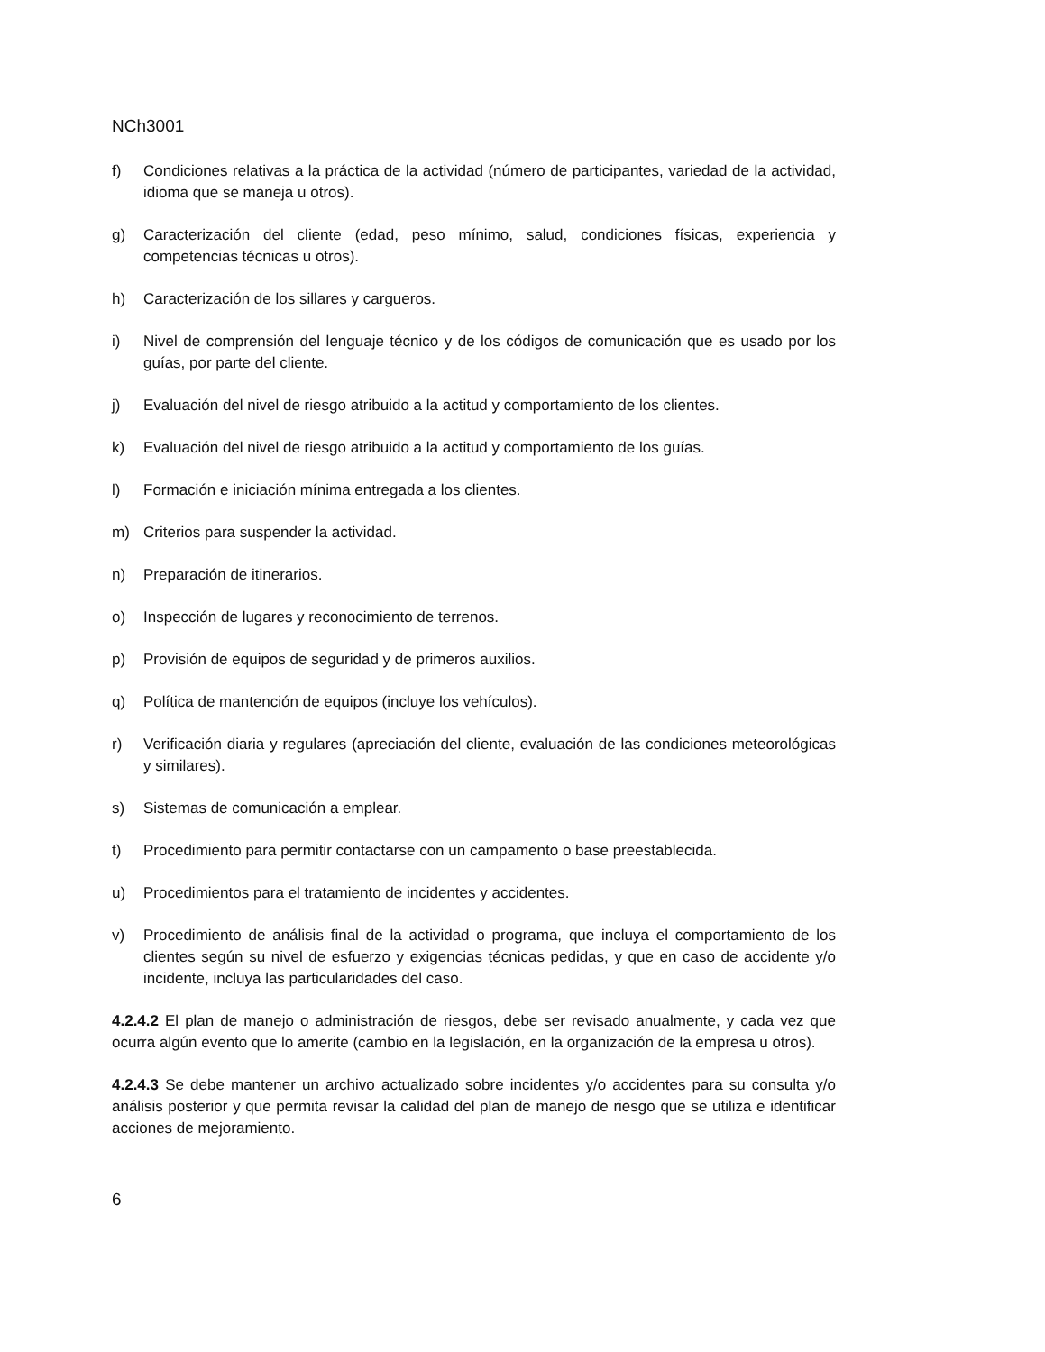NCh3001
f) Condiciones relativas a la práctica de la actividad (número de participantes, variedad de la actividad, idioma que se maneja u otros).
g) Caracterización del cliente (edad, peso mínimo, salud, condiciones físicas, experiencia y competencias técnicas u otros).
h) Caracterización de los sillares y cargueros.
i) Nivel de comprensión del lenguaje técnico y de los códigos de comunicación que es usado por los guías, por parte del cliente.
j) Evaluación del nivel de riesgo atribuido a la actitud y comportamiento de los clientes.
k) Evaluación del nivel de riesgo atribuido a la actitud y comportamiento de los guías.
l) Formación e iniciación mínima entregada a los clientes.
m) Criterios para suspender la actividad.
n) Preparación de itinerarios.
o) Inspección de lugares y reconocimiento de terrenos.
p) Provisión de equipos de seguridad y de primeros auxilios.
q) Política de mantención de equipos (incluye los vehículos).
r) Verificación diaria y regulares (apreciación del cliente, evaluación de las condiciones meteorológicas y similares).
s) Sistemas de comunicación a emplear.
t) Procedimiento para permitir contactarse con un campamento o base preestablecida.
u) Procedimientos para el tratamiento de incidentes y accidentes.
v) Procedimiento de análisis final de la actividad o programa, que incluya el comportamiento de los clientes según su nivel de esfuerzo y exigencias técnicas pedidas, y que en caso de accidente y/o incidente, incluya las particularidades del caso.
4.2.4.2 El plan de manejo o administración de riesgos, debe ser revisado anualmente, y cada vez que ocurra algún evento que lo amerite (cambio en la legislación, en la organización de la empresa u otros).
4.2.4.3 Se debe mantener un archivo actualizado sobre incidentes y/o accidentes para su consulta y/o análisis posterior y que permita revisar la calidad del plan de manejo de riesgo que se utiliza e identificar acciones de mejoramiento.
6